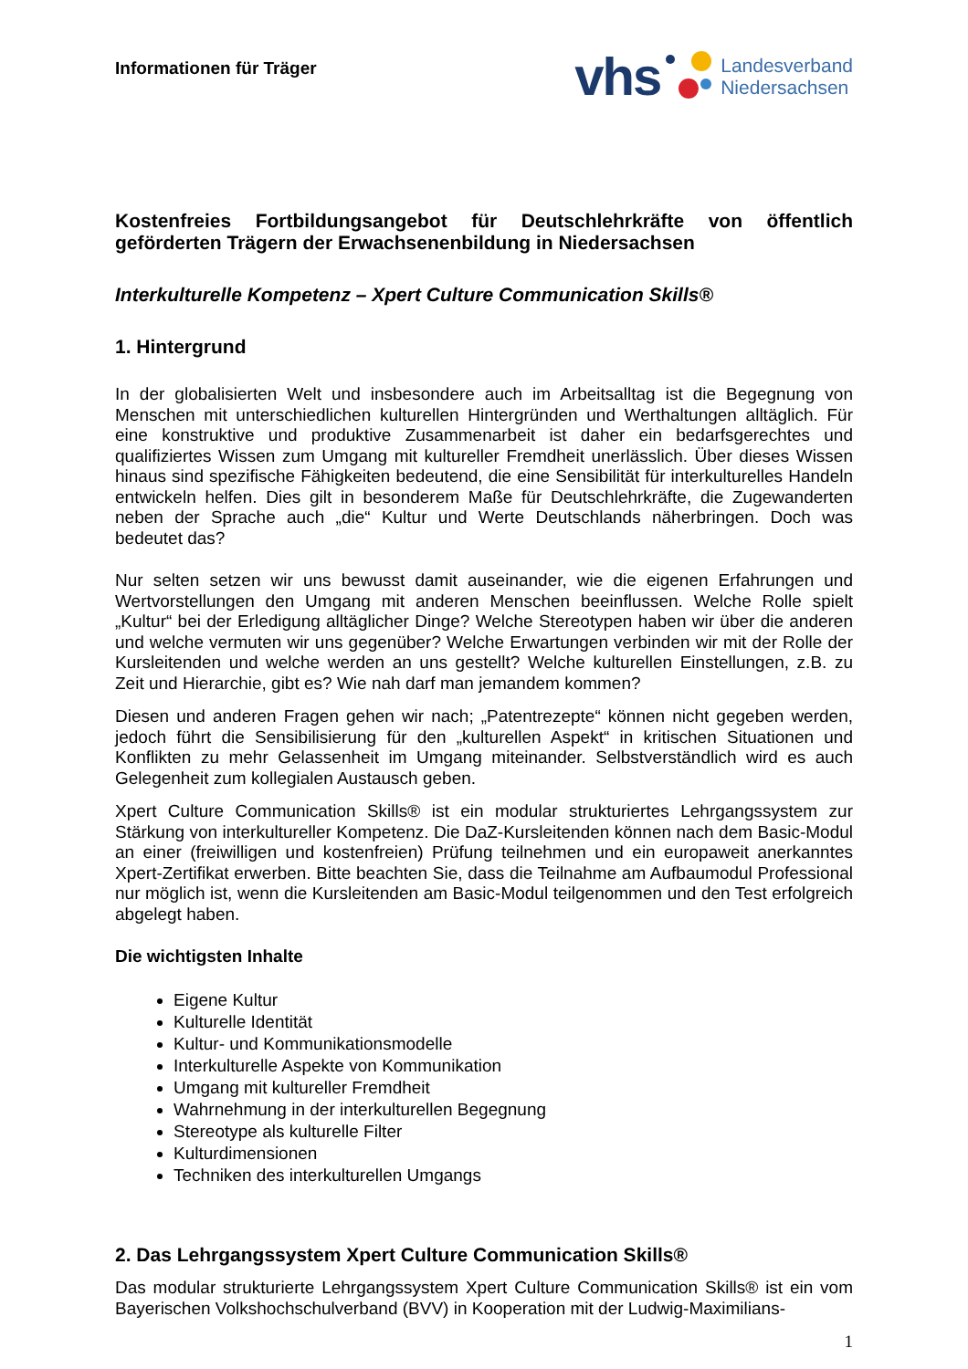Informationen für Träger
vhs
Landesverband
Niedersachsen
Kostenfreies Fortbildungsangebot für Deutschlehrkräfte von öffentlich geförderten Trägern der Erwachsenenbildung in Niedersachsen
Interkulturelle Kompetenz – Xpert Culture Communication Skills®
1. Hintergrund
In der globalisierten Welt und insbesondere auch im Arbeitsalltag ist die Begegnung von Menschen mit unterschiedlichen kulturellen Hintergründen und Werthaltungen alltäglich. Für eine konstruktive und produktive Zusammenarbeit ist daher ein bedarfsgerechtes und qualifiziertes Wissen zum Umgang mit kultureller Fremdheit unerlässlich. Über dieses Wissen hinaus sind spezifische Fähigkeiten bedeutend, die eine Sensibilität für interkulturelles Handeln entwickeln helfen. Dies gilt in besonderem Maße für Deutschlehrkräfte, die Zugewanderten neben der Sprache auch „die“ Kultur und Werte Deutschlands näherbringen. Doch was bedeutet das?
Nur selten setzen wir uns bewusst damit auseinander, wie die eigenen Erfahrungen und Wertvorstellungen den Umgang mit anderen Menschen beeinflussen. Welche Rolle spielt „Kultur“ bei der Erledigung alltäglicher Dinge? Welche Stereotypen haben wir über die anderen und welche vermuten wir uns gegenüber? Welche Erwartungen verbinden wir mit der Rolle der Kursleitenden und welche werden an uns gestellt? Welche kulturellen Einstellungen, z.B. zu Zeit und Hierarchie, gibt es? Wie nah darf man jemandem kommen?
Diesen und anderen Fragen gehen wir nach; „Patentrezepte“ können nicht gegeben werden, jedoch führt die Sensibilisierung für den „kulturellen Aspekt“ in kritischen Situationen und Konflikten zu mehr Gelassenheit im Umgang miteinander. Selbstverständlich wird es auch Gelegenheit zum kollegialen Austausch geben.
Xpert Culture Communication Skills® ist ein modular strukturiertes Lehrgangssystem zur Stärkung von interkultureller Kompetenz. Die DaZ-Kursleitenden können nach dem Basic-Modul an einer (freiwilligen und kostenfreien) Prüfung teilnehmen und ein europaweit anerkanntes Xpert-Zertifikat erwerben. Bitte beachten Sie, dass die Teilnahme am Aufbaumodul Professional nur möglich ist, wenn die Kursleitenden am Basic-Modul teilgenommen und den Test erfolgreich abgelegt haben.
Die wichtigsten Inhalte
Eigene Kultur
Kulturelle Identität
Kultur- und Kommunikationsmodelle
Interkulturelle Aspekte von Kommunikation
Umgang mit kultureller Fremdheit
Wahrnehmung in der interkulturellen Begegnung
Stereotype als kulturelle Filter
Kulturdimensionen
Techniken des interkulturellen Umgangs
2. Das Lehrgangssystem Xpert Culture Communication Skills®
Das modular strukturierte Lehrgangssystem Xpert Culture Communication Skills® ist ein vom Bayerischen Volkshochschulverband (BVV) in Kooperation mit der Ludwig-Maximilians-
1